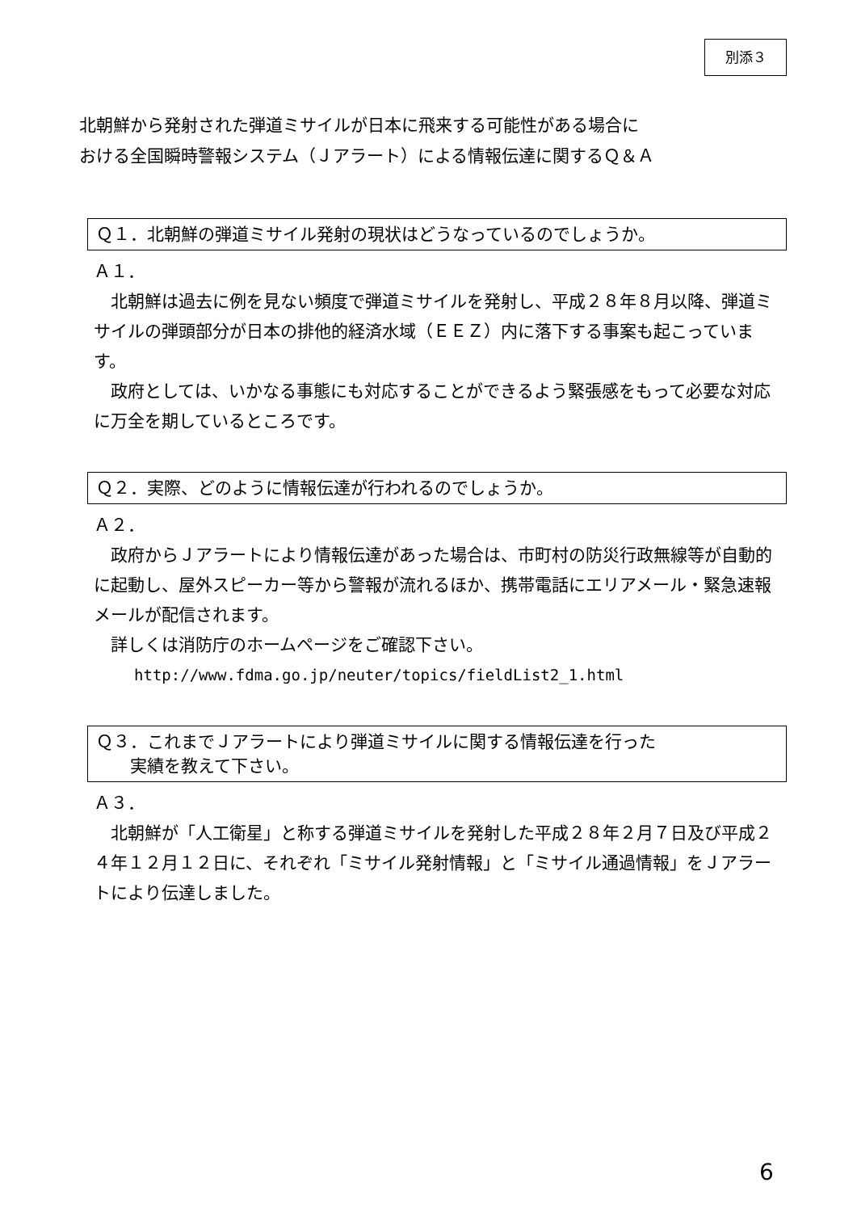別添３
北朝鮮から発射された弾道ミサイルが日本に飛来する可能性がある場合に
おける全国瞬時警報システム（Ｊアラート）による情報伝達に関するＱ＆Ａ
Ｑ１．北朝鮮の弾道ミサイル発射の現状はどうなっているのでしょうか。
Ａ１．
　北朝鮮は過去に例を見ない頻度で弾道ミサイルを発射し、平成２８年８月以降、弾道ミサイルの弾頭部分が日本の排他的経済水域（ＥＥＺ）内に落下する事案も起こっています。
　政府としては、いかなる事態にも対応することができるよう緊張感をもって必要な対応に万全を期しているところです。
Ｑ２．実際、どのように情報伝達が行われるのでしょうか。
Ａ２．
　政府からＪアラートにより情報伝達があった場合は、市町村の防災行政無線等が自動的に起動し、屋外スピーカー等から警報が流れるほか、携帯電話にエリアメール・緊急速報メールが配信されます。
　詳しくは消防庁のホームページをご確認下さい。
http://www.fdma.go.jp/neuter/topics/fieldList2_1.html
Ｑ３．これまでＪアラートにより弾道ミサイルに関する情報伝達を行った
　　実績を教えて下さい。
Ａ３．
　北朝鮮が「人工衛星」と称する弾道ミサイルを発射した平成２８年２月７日及び平成２４年１２月１２日に、それぞれ「ミサイル発射情報」と「ミサイル通過情報」をＪアラートにより伝達しました。
6